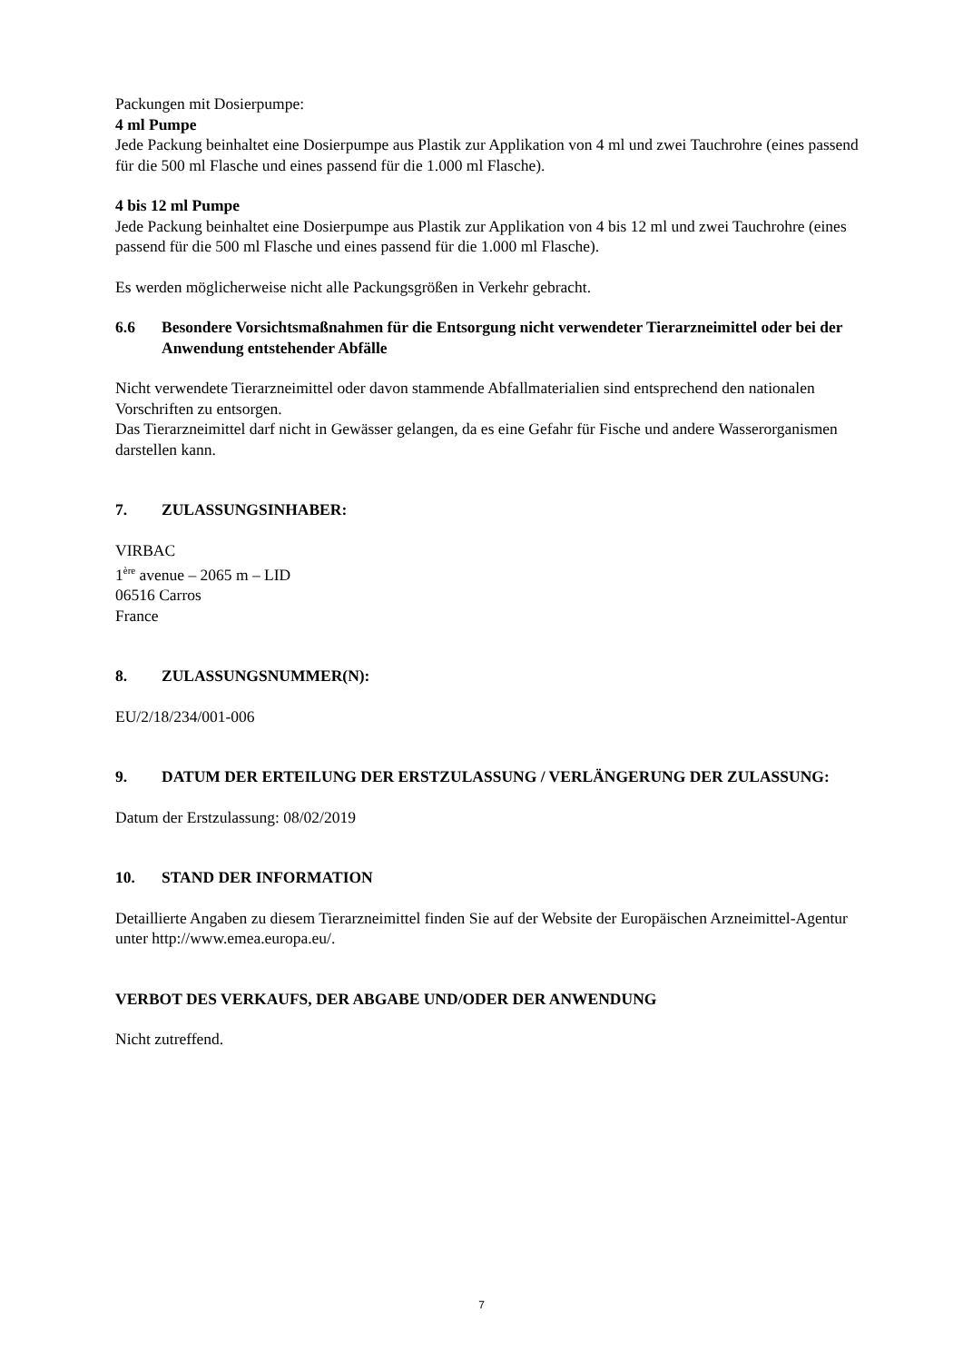Packungen mit Dosierpumpe:
4 ml Pumpe
Jede Packung beinhaltet eine Dosierpumpe aus Plastik zur Applikation von 4 ml und zwei Tauchrohre (eines passend für die 500 ml Flasche und eines passend für die 1.000 ml Flasche).
4 bis 12 ml Pumpe
Jede Packung beinhaltet eine Dosierpumpe aus Plastik zur Applikation von 4 bis 12 ml und zwei Tauchrohre (eines passend für die 500 ml Flasche und eines passend für die 1.000 ml Flasche).
Es werden möglicherweise nicht alle Packungsgrößen in Verkehr gebracht.
6.6 Besondere Vorsichtsmaßnahmen für die Entsorgung nicht verwendeter Tierarzneimittel oder bei der Anwendung entstehender Abfälle
Nicht verwendete Tierarzneimittel oder davon stammende Abfallmaterialien sind entsprechend den nationalen Vorschriften zu entsorgen.
Das Tierarzneimittel darf nicht in Gewässer gelangen, da es eine Gefahr für Fische und andere Wasserorganismen darstellen kann.
7. ZULASSUNGSINHABER:
VIRBAC
1<sup>ère</sup> avenue – 2065 m – LID
06516 Carros
France
8. ZULASSUNGSNUMMER(N):
EU/2/18/234/001-006
9. DATUM DER ERTEILUNG DER ERSTZULASSUNG / VERLÄNGERUNG DER ZULASSUNG:
Datum der Erstzulassung: 08/02/2019
10. STAND DER INFORMATION
Detaillierte Angaben zu diesem Tierarzneimittel finden Sie auf der Website der Europäischen Arzneimittel-Agentur unter http://www.emea.europa.eu/.
VERBOT DES VERKAUFS, DER ABGABE UND/ODER DER ANWENDUNG
Nicht zutreffend.
7